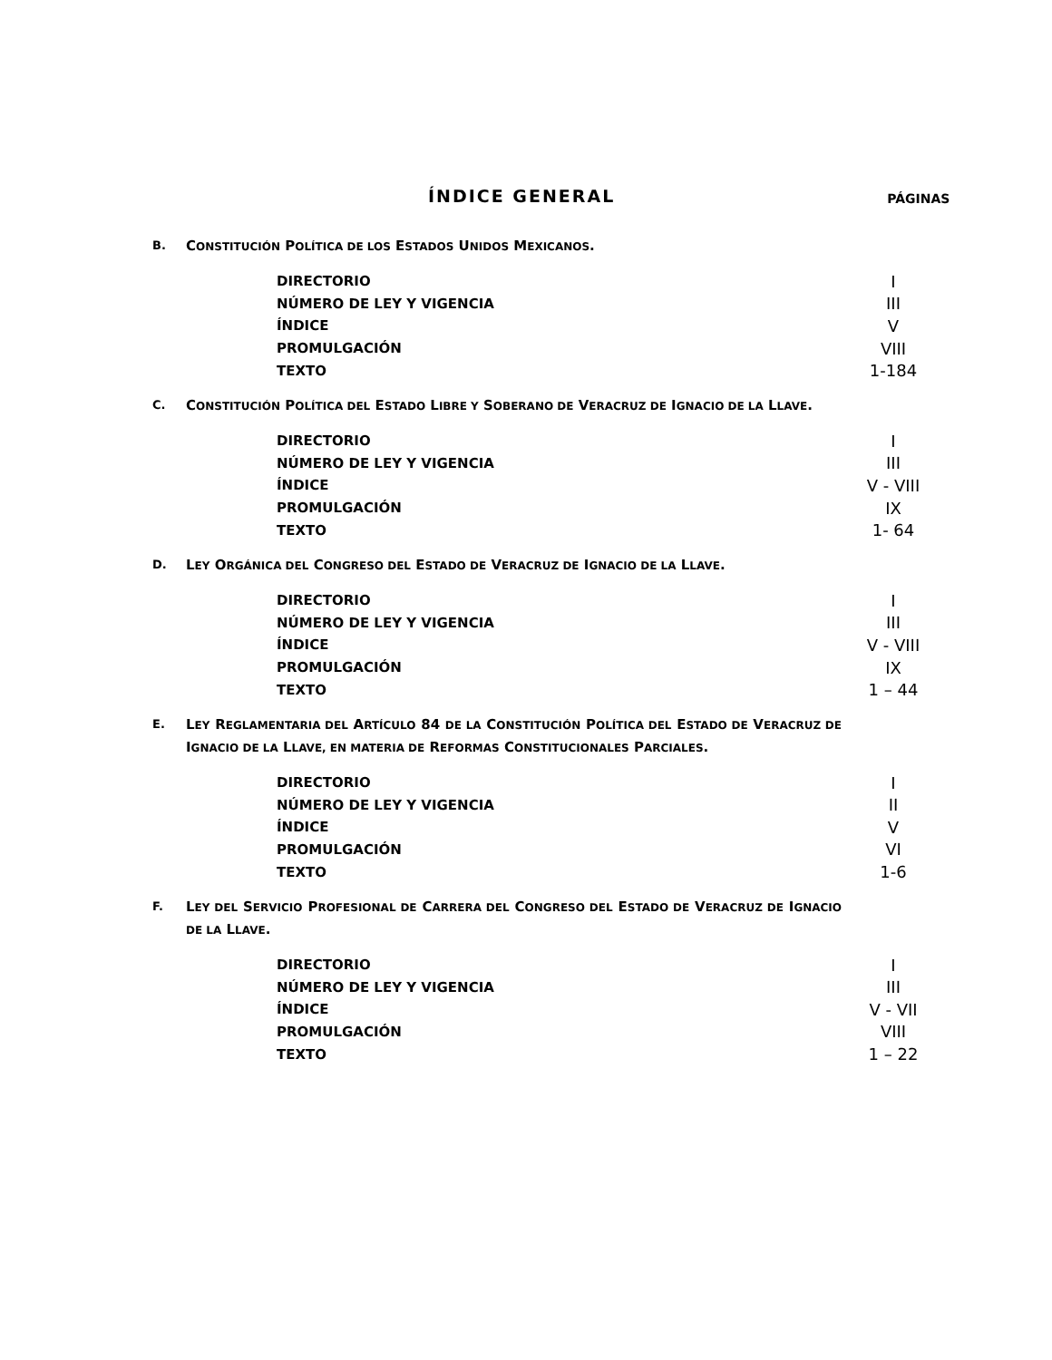ÍNDICE GENERAL
PÁGINAS
B.
CONSTITUCIÓN POLÍTICA DE LOS ESTADOS UNIDOS MEXICANOS.
| DIRECTORIO | I |
| NÚMERO DE LEY Y VIGENCIA | III |
| ÍNDICE | V |
| PROMULGACIÓN | VIII |
| TEXTO | 1-184 |
C.
CONSTITUCIÓN POLÍTICA DEL ESTADO LIBRE Y SOBERANO DE VERACRUZ DE IGNACIO DE LA LLAVE.
| DIRECTORIO | I |
| NÚMERO DE LEY Y VIGENCIA | III |
| ÍNDICE | V - VIII |
| PROMULGACIÓN | IX |
| TEXTO | 1- 64 |
D.
LEY ORGÁNICA DEL CONGRESO DEL ESTADO DE VERACRUZ DE IGNACIO DE LA LLAVE.
| DIRECTORIO | I |
| NÚMERO DE LEY Y VIGENCIA | III |
| ÍNDICE | V - VIII |
| PROMULGACIÓN | IX |
| TEXTO | 1 – 44 |
E.
LEY REGLAMENTARIA DEL ARTÍCULO 84 DE LA CONSTITUCIÓN POLÍTICA DEL ESTADO DE VERACRUZ DE IGNACIO DE LA LLAVE, EN MATERIA DE REFORMAS CONSTITUCIONALES PARCIALES.
| DIRECTORIO | I |
| NÚMERO DE LEY Y VIGENCIA | II |
| ÍNDICE | V |
| PROMULGACIÓN | VI |
| TEXTO | 1-6 |
F.
LEY DEL SERVICIO PROFESIONAL DE CARRERA DEL CONGRESO DEL ESTADO DE VERACRUZ DE IGNACIO DE LA LLAVE.
| DIRECTORIO | I |
| NÚMERO DE LEY Y VIGENCIA | III |
| ÍNDICE | V - VII |
| PROMULGACIÓN | VIII |
| TEXTO | 1 – 22 |